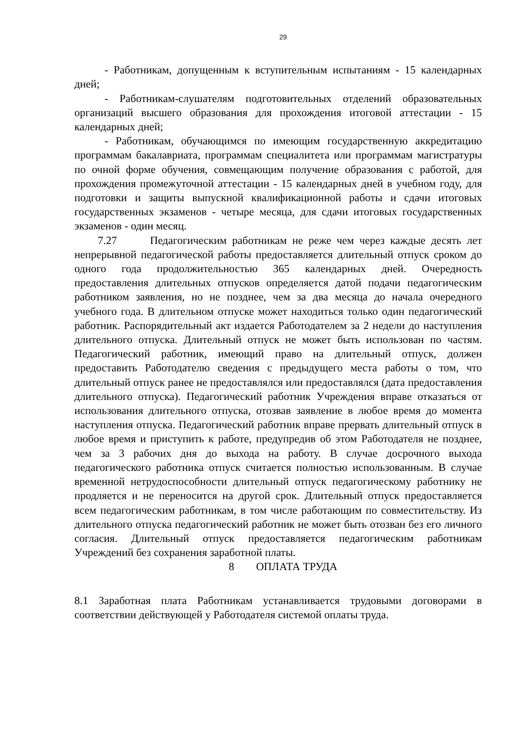29
- Работникам, допущенным к вступительным испытаниям - 15 календарных дней;
- Работникам-слушателям подготовительных отделений образовательных организаций высшего образования для прохождения итоговой аттестации - 15 календарных дней;
- Работникам, обучающимся по имеющим государственную аккредитацию программам бакалавриата, программам специалитета или программам магистратуры по очной форме обучения, совмещающим получение образования с работой, для прохождения промежуточной аттестации - 15 календарных дней в учебном году, для подготовки и защиты выпускной квалификационной работы и сдачи итоговых государственных экзаменов - четыре месяца, для сдачи итоговых государственных экзаменов - один месяц.
7.27 Педагогическим работникам не реже чем через каждые десять лет непрерывной педагогической работы предоставляется длительный отпуск сроком до одного года продолжительностью 365 календарных дней. Очередность предоставления длительных отпусков определяется датой подачи педагогическим работником заявления, но не позднее, чем за два месяца до начала очередного учебного года. В длительном отпуске может находиться только один педагогический работник. Распорядительный акт издается Работодателем за 2 недели до наступления длительного отпуска. Длительный отпуск не может быть использован по частям. Педагогический работник, имеющий право на длительный отпуск, должен предоставить Работодателю сведения с предыдущего места работы о том, что длительный отпуск ранее не предоставлялся или предоставлялся (дата предоставления длительного отпуска). Педагогический работник Учреждения вправе отказаться от использования длительного отпуска, отозвав заявление в любое время до момента наступления отпуска. Педагогический работник вправе прервать длительный отпуск в любое время и приступить к работе, предупредив об этом Работодателя не позднее, чем за 3 рабочих дня до выхода на работу. В случае досрочного выхода педагогического работника отпуск считается полностью использованным. В случае временной нетрудоспособности длительный отпуск педагогическому работнику не продляется и не переносится на другой срок. Длительный отпуск предоставляется всем педагогическим работникам, в том числе работающим по совместительству. Из длительного отпуска педагогический работник не может быть отозван без его личного согласия. Длительный отпуск предоставляется педагогическим работникам Учреждений без сохранения заработной платы.
8 ОПЛАТА ТРУДА
8.1 Заработная плата Работникам устанавливается трудовыми договорами в соответствии действующей у Работодателя системой оплаты труда.